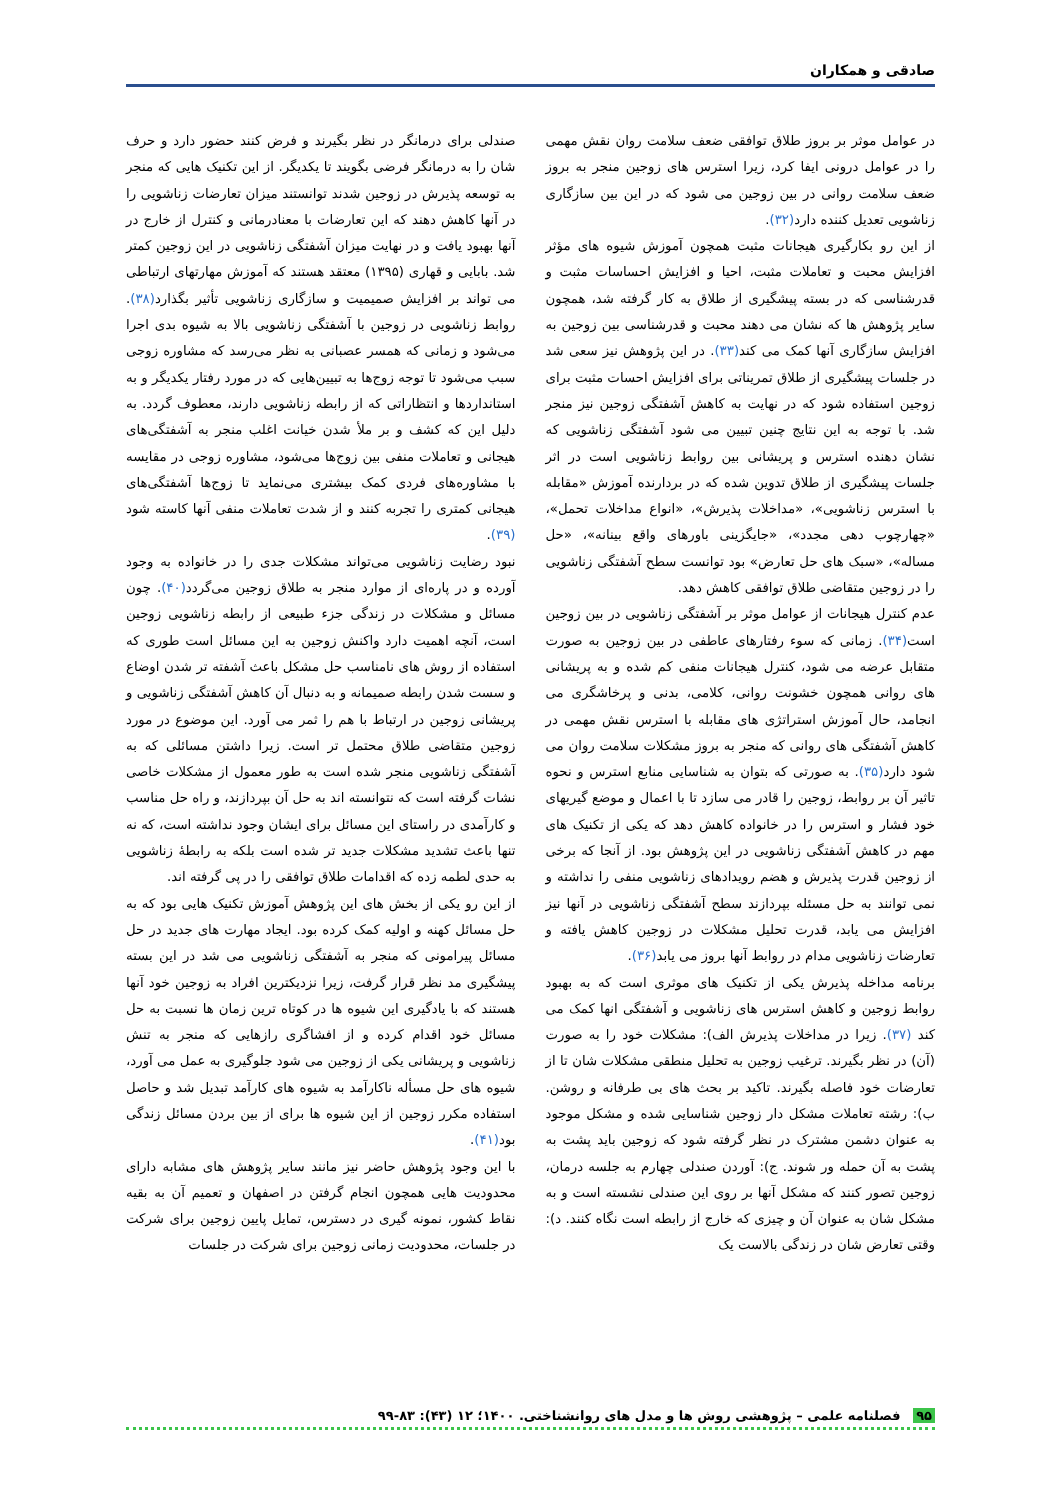صادقی و همکاران
در عوامل موثر بر بروز طلاق توافقی ضعف سلامت روان نقش مهمی را در عوامل درونی ایفا کرد، زیرا استرس های زوجین منجر به بروز ضعف سلامت روانی در بین زوجین می شود که در این بین سازگاری زناشویی تعدیل کننده دارد(۳۲).
از این رو بکارگیری هیجانات مثبت همچون آموزش شیوه های مؤثر افزایش محبت و تعاملات مثبت، احیا و افزایش احساسات مثبت و قدرشناسی که در بسته پیشگیری از طلاق به کار گرفته شد، همچون سایر پژوهش ها که نشان می دهند محبت و قدرشناسی بین زوجین به افزایش سازگاری آنها کمک می کند(۳۳). در این پژوهش نیز سعی شد در جلسات پیشگیری از طلاق تمریناتی برای افزایش احسات مثبت برای زوجین استفاده شود که در نهایت به کاهش آشفتگی زوجین نیز منجر شد. با توجه به این نتایج چنین تبیین می شود آشفتگی زناشویی که نشان دهنده استرس و پریشانی بین روابط زناشویی است در اثر جلسات پیشگیری از طلاق تدوین شده که در بردارنده آموزش «مقابله با استرس زناشویی»، «مداخلات پذیرش»، «انواع مداخلات تحمل»، «چهارچوب دهی مجدد»، «جایگزینی باورهای واقع بینانه»، «حل مساله»، «سبک های حل تعارض» بود توانست سطح آشفتگی زناشویی را در زوجین متقاضی طلاق توافقی کاهش دهد.
عدم کنترل هیجانات از عوامل موثر بر آشفتگی زناشویی در بین زوجین است(۳۴). زمانی که سوء رفتارهای عاطفی در بین زوجین به صورت متقابل عرضه می شود، کنترل هیجانات منفی کم شده و به پریشانی های روانی همچون خشونت روانی، کلامی، بدنی و پرخاشگری می انجامد، حال آموزش استراتژی های مقابله با استرس نقش مهمی در کاهش آشفتگی های روانی که منجر به بروز مشکلات سلامت روان می شود دارد(۳۵). به صورتی که بتوان به شناسایی منابع استرس و نحوه تاثیر آن بر روابط، زوجین را قادر می سازد تا با اعمال و موضع گیریهای خود فشار و استرس را در خانواده کاهش دهد که یکی از تکنیک های مهم در کاهش آشفتگی زناشویی در این پژوهش بود. از آنجا که برخی از زوجین قدرت پذیرش و هضم رویدادهای زناشویی منفی را نداشته و نمی توانند به حل مسئله بپردازند سطح آشفتگی زناشویی در آنها نیز افزایش می یابد، قدرت تحلیل مشکلات در زوجین کاهش یافته و تعارضات زناشویی مدام در روابط آنها بروز می یابد(۳۶).
برنامه مداخله پذیرش یکی از تکنیک های موثری است که به بهبود روابط زوجین و کاهش استرس های زناشویی و آشفتگی انها کمک می کند (۳۷). زیرا در مداخلات پذیرش الف): مشکلات خود را به صورت (آن) در نظر بگیرند. ترغیب زوجین به تحلیل منطقی مشکلات شان تا از تعارضات خود فاصله بگیرند. تاکید بر بحث های بی طرفانه و روشن. ب): رشته تعاملات مشکل دار زوجین شناسایی شده و مشکل موجود به عنوان دشمن مشترک در نظر گرفته شود که زوجین باید پشت به پشت به آن حمله ور شوند. ج): آوردن صندلی چهارم به جلسه درمان، زوجین تصور کنند که مشکل آنها بر روی این صندلی نشسته است و به مشکل شان به عنوان آن و چیزی که خارج از رابطه است نگاه کنند. د): وقتی تعارض شان در زندگی بالاست یک
صندلی برای درمانگر در نظر بگیرند و فرض کنند حضور دارد و حرف شان را به درمانگر فرضی بگویند تا یکدیگر. از این تکنیک هایی که منجر به توسعه پذیرش در زوجین شدند توانستند میزان تعارضات زناشویی را در آنها کاهش دهند که این تعارضات با معنادرمانی و کنترل از خارج در آنها بهبود یافت و در نهایت میزان آشفتگی زناشویی در این زوجین کمتر شد. بابایی و قهاری (۱۳۹۵) معتقد هستند که آموزش مهارتهای ارتباطی می تواند بر افزایش صمیمیت و سازگاری زناشویی تأثیر بگذارد(۳۸). روابط زناشویی در زوجین با آشفتگی زناشویی بالا به شیوه بدی اجرا می‌شود و زمانی که همسر عصبانی به نظر می‌رسد که مشاوره زوجی سبب می‌شود تا توجه زوج‌ها به تبیین‌هایی که در مورد رفتار یکدیگر و به استانداردها و انتظاراتی که از رابطه زناشویی دارند، معطوف گردد. به دلیل این که کشف و بر ملأ شدن خیانت اغلب منجر به آشفتگی‌های هیجانی و تعاملات منفی بین زوج‌ها می‌شود، مشاوره زوجی در مقایسه با مشاوره‌های فردی کمک بیشتری می‌نماید تا زوج‌ها آشفتگی‌های هیجانی کمتری را تجربه کنند و از شدت تعاملات منفی آنها کاسته شود (۳۹).
نبود رضایت زناشویی می‌تواند مشکلات جدی را در خانواده به وجود آورده و در پاره‌ای از موارد منجر به طلاق زوجین می‌گردد(۴۰). چون مسائل و مشکلات در زندگی جزء طبیعی از رابطه زناشویی زوجین است، آنچه اهمیت دارد واکنش زوجین به این مسائل است طوری که استفاده از روش های نامناسب حل مشکل باعث آشفته تر شدن اوضاع و سست شدن رابطه صمیمانه و به دنبال آن کاهش آشفتگی زناشویی و پریشانی زوجین در ارتباط با هم را ثمر می آورد. این موضوع در مورد زوجین متقاضی طلاق محتمل تر است. زیرا داشتن مسائلی که به آشفتگی زناشویی منجر شده است به طور معمول از مشکلات خاصی نشات گرفته است که نتوانسته اند به حل آن بپردازند، و راه حل مناسب و کارآمدی در راستای این مسائل برای ایشان وجود نداشته است، که نه تنها باعث تشدید مشکلات جدید تر شده است بلکه به رابطهٔ زناشویی به حدی لطمه زده که اقدامات طلاق توافقی را در پی گرفته اند.
از این رو یکی از بخش های این پژوهش آموزش تکنیک هایی بود که به حل مسائل کهنه و اولیه کمک کرده بود. ایجاد مهارت های جدید در حل مسائل پیرامونی که منجر به آشفتگی زناشویی می شد در این بسته پیشگیری مد نظر قرار گرفت، زیرا نزدیکترین افراد به زوجین خود آنها هستند که با یادگیری این شیوه ها در کوتاه ترین زمان ها نسبت به حل مسائل خود اقدام کرده و از افشاگری رازهایی که منجر به تنش زناشویی و پریشانی یکی از زوجین می شود جلوگیری به عمل می آورد، شیوه های حل مسأله ناکارآمد به شیوه های کارآمد تبدیل شد و حاصل استفاده مکرر زوجین از این شیوه ها برای از بین بردن مسائل زندگی بود(۴۱).
با این وجود پژوهش حاضر نیز مانند سایر پژوهش های مشابه دارای محدودیت هایی همچون انجام گرفتن در اصفهان و تعمیم آن به بقیه نقاط کشور، نمونه گیری در دسترس، تمایل پایین زوجین برای شرکت در جلسات، محدودیت زمانی زوجین برای شرکت در جلسات
۹۵ فصلنامه علمی – پژوهشی روش ها و مدل های روانشناختی. ۱۴۰۰؛ ۱۲ (۴۳): ۸۳-۹۹